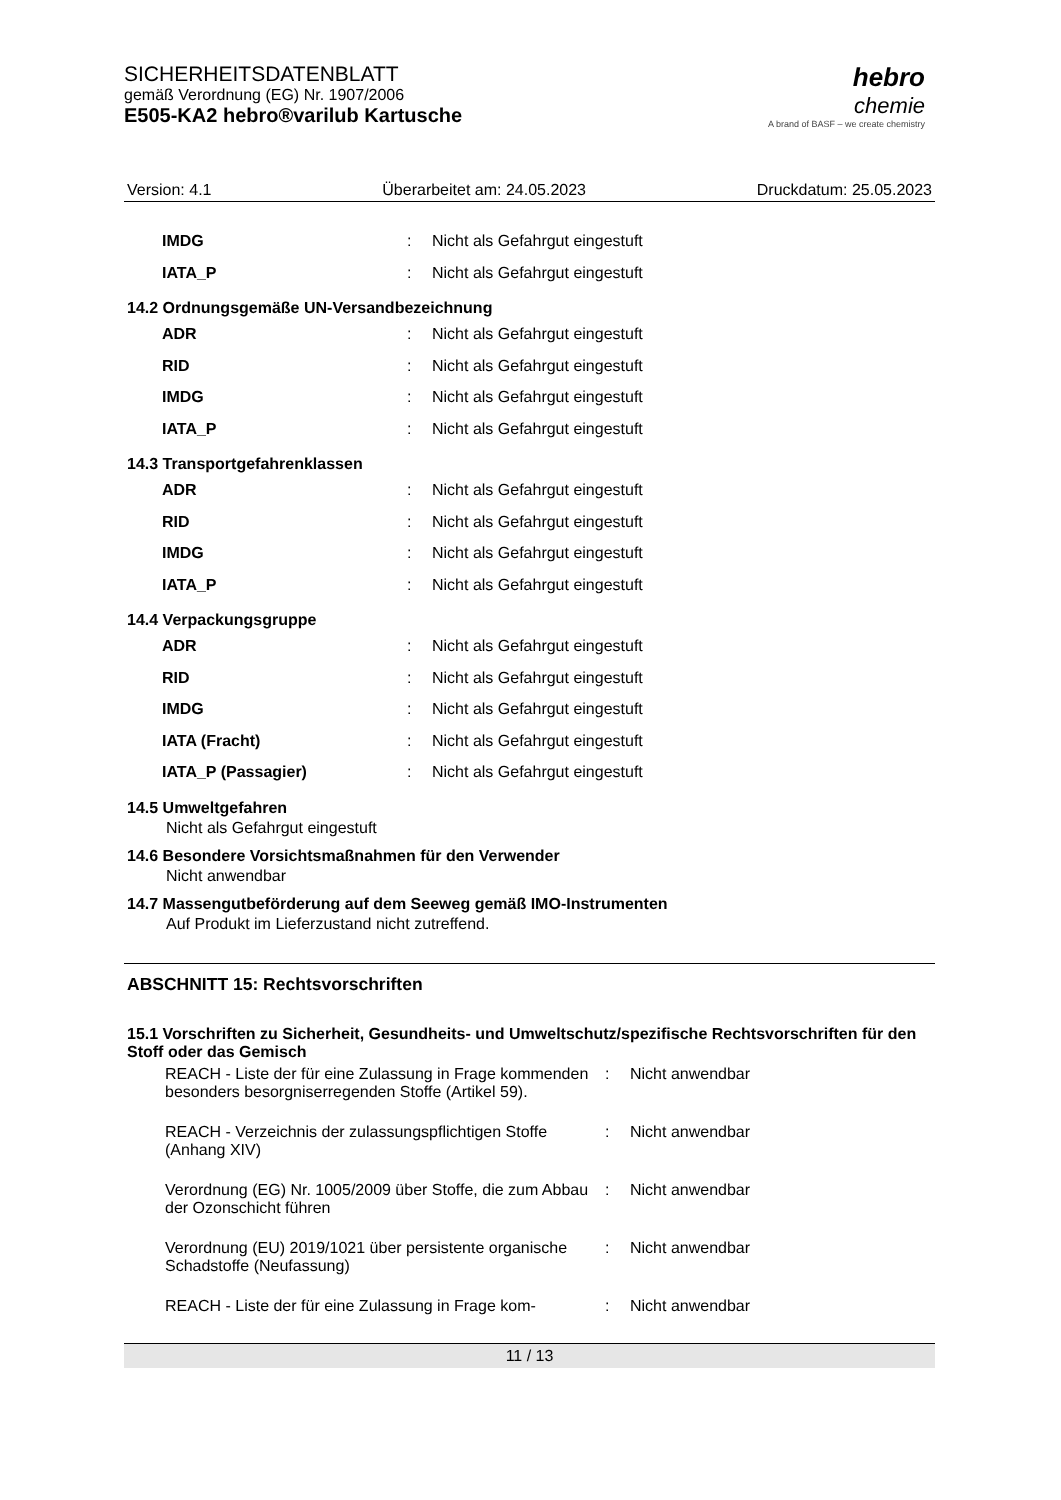SICHERHEITSDATENBLATT
gemäß Verordnung (EG) Nr. 1907/2006
E505-KA2 hebro®varilub Kartusche
hebro
chemie
A brand of BASF – we create chemistry
Version: 4.1 Überarbeitet am: 24.05.2023 Druckdatum: 25.05.2023
| IMDG | : | Nicht als Gefahrgut eingestuft |
| IATA_P | : | Nicht als Gefahrgut eingestuft |
14.2 Ordnungsgemäße UN-Versandbezeichnung
| ADR | : | Nicht als Gefahrgut eingestuft |
| RID | : | Nicht als Gefahrgut eingestuft |
| IMDG | : | Nicht als Gefahrgut eingestuft |
| IATA_P | : | Nicht als Gefahrgut eingestuft |
14.3 Transportgefahrenklassen
| ADR | : | Nicht als Gefahrgut eingestuft |
| RID | : | Nicht als Gefahrgut eingestuft |
| IMDG | : | Nicht als Gefahrgut eingestuft |
| IATA_P | : | Nicht als Gefahrgut eingestuft |
14.4 Verpackungsgruppe
| ADR | : | Nicht als Gefahrgut eingestuft |
| RID | : | Nicht als Gefahrgut eingestuft |
| IMDG | : | Nicht als Gefahrgut eingestuft |
| IATA (Fracht) | : | Nicht als Gefahrgut eingestuft |
| IATA_P (Passagier) | : | Nicht als Gefahrgut eingestuft |
14.5 Umweltgefahren
Nicht als Gefahrgut eingestuft
14.6 Besondere Vorsichtsmaßnahmen für den Verwender
Nicht anwendbar
14.7 Massengutbeförderung auf dem Seeweg gemäß IMO-Instrumenten
Auf Produkt im Lieferzustand nicht zutreffend.
ABSCHNITT 15: Rechtsvorschriften
15.1 Vorschriften zu Sicherheit, Gesundheits- und Umweltschutz/spezifische Rechtsvorschriften für den Stoff oder das Gemisch
| REACH - Liste der für eine Zulassung in Frage kommenden besonders besorgniserregenden Stoffe (Artikel 59). | : | Nicht anwendbar |
| REACH - Verzeichnis der zulassungspflichtigen Stoffe (Anhang XIV) | : | Nicht anwendbar |
| Verordnung (EG) Nr. 1005/2009 über Stoffe, die zum Abbau der Ozonschicht führen | : | Nicht anwendbar |
| Verordnung (EU) 2019/1021 über persistente organische Schadstoffe (Neufassung) | : | Nicht anwendbar |
| REACH - Liste der für eine Zulassung in Frage kom- | : | Nicht anwendbar |
11 / 13